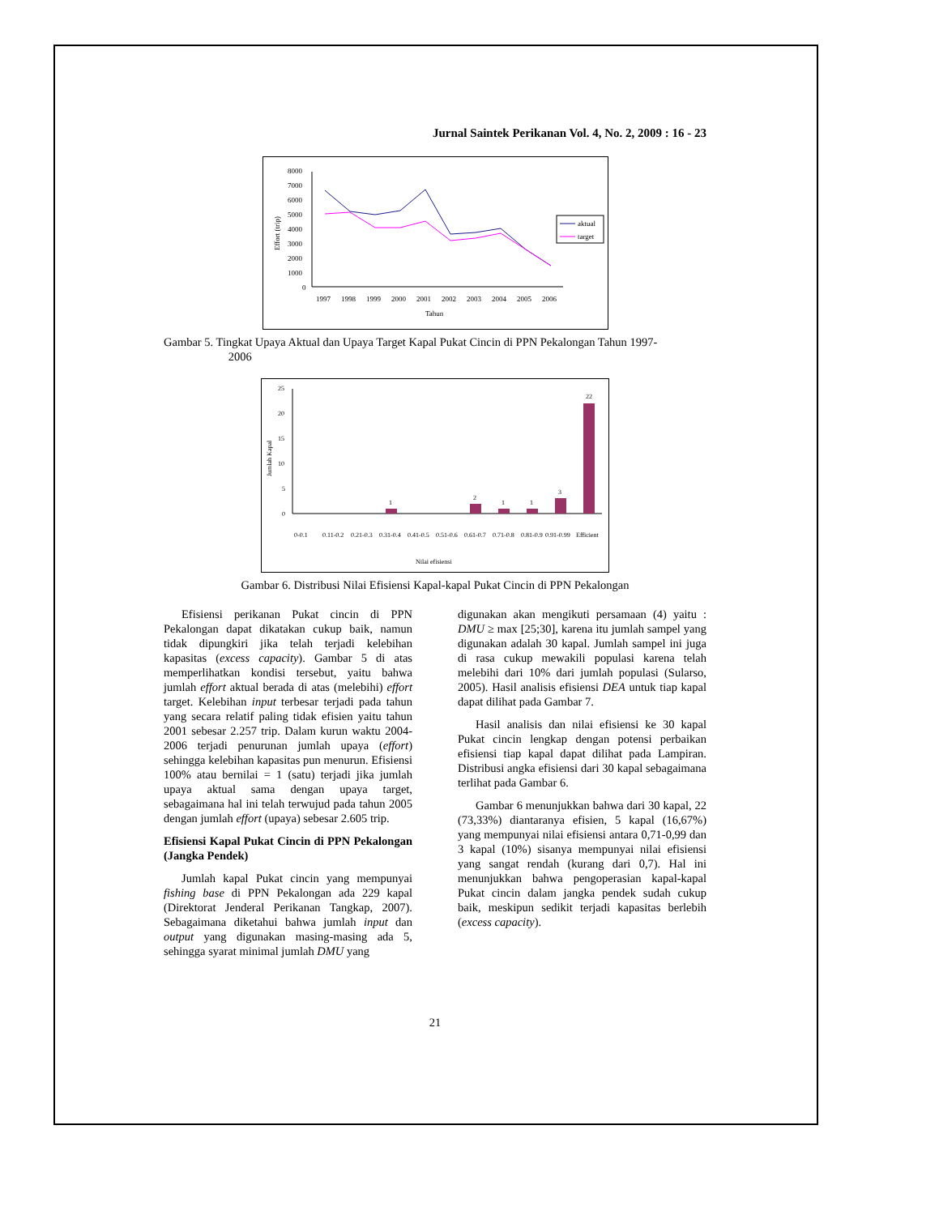Jurnal Saintek Perikanan Vol. 4, No. 2, 2009 : 16 - 23
8000
7000
6000
5000
4000
3000
2000
1000
0
Effort (trip)
1997
1998
1999
2000
2001
2002
2003
2004
2005
2006
Tahun
aktual
target
Gambar 5. Tingkat Upaya Aktual dan Upaya Target Kapal Pukat Cincin di PPN Pekalongan Tahun 1997-
2006
25
20
15
10
5
0
Jumlah Kapal
1
2
1
1
3
22
0-0.1
0.11-0.2
0.21-0.3
0.31-0.4
0.41-0.5
0.51-0.6
0.61-0.7
0.71-0.8
0.81-0.9
0.91-0.99
Efficient
Nilai efisiensi
Gambar 6. Distribusi Nilai Efisiensi Kapal-kapal Pukat Cincin di PPN Pekalongan
Efisiensi perikanan Pukat cincin di PPN Pekalongan dapat dikatakan cukup baik, namun tidak dipungkiri jika telah terjadi kelebihan kapasitas (excess capacity). Gambar 5 di atas memperlihatkan kondisi tersebut, yaitu bahwa jumlah effort aktual berada di atas (melebihi) effort target. Kelebihan input terbesar terjadi pada tahun yang secara relatif paling tidak efisien yaitu tahun 2001 sebesar 2.257 trip. Dalam kurun waktu 2004-2006 terjadi penurunan jumlah upaya (effort) sehingga kelebihan kapasitas pun menurun. Efisiensi 100% atau bernilai = 1 (satu) terjadi jika jumlah upaya aktual sama dengan upaya target, sebagaimana hal ini telah terwujud pada tahun 2005 dengan jumlah effort (upaya) sebesar 2.605 trip.
Efisiensi Kapal Pukat Cincin di PPN Pekalongan (Jangka Pendek)
Jumlah kapal Pukat cincin yang mempunyai fishing base di PPN Pekalongan ada 229 kapal (Direktorat Jenderal Perikanan Tangkap, 2007). Sebagaimana diketahui bahwa jumlah input dan output yang digunakan masing-masing ada 5, sehingga syarat minimal jumlah DMU yang
digunakan akan mengikuti persamaan (4) yaitu : DMU ≥ max [25;30], karena itu jumlah sampel yang digunakan adalah 30 kapal. Jumlah sampel ini juga di rasa cukup mewakili populasi karena telah melebihi dari 10% dari jumlah populasi (Sularso, 2005). Hasil analisis efisiensi DEA untuk tiap kapal dapat dilihat pada Gambar 7.
Hasil analisis dan nilai efisiensi ke 30 kapal Pukat cincin lengkap dengan potensi perbaikan efisiensi tiap kapal dapat dilihat pada Lampiran. Distribusi angka efisiensi dari 30 kapal sebagaimana terlihat pada Gambar 6.
Gambar 6 menunjukkan bahwa dari 30 kapal, 22 (73,33%) diantaranya efisien, 5 kapal (16,67%) yang mempunyai nilai efisiensi antara 0,71-0,99 dan 3 kapal (10%) sisanya mempunyai nilai efisiensi yang sangat rendah (kurang dari 0,7). Hal ini menunjukkan bahwa pengoperasian kapal-kapal Pukat cincin dalam jangka pendek sudah cukup baik, meskipun sedikit terjadi kapasitas berlebih (excess capacity).
21